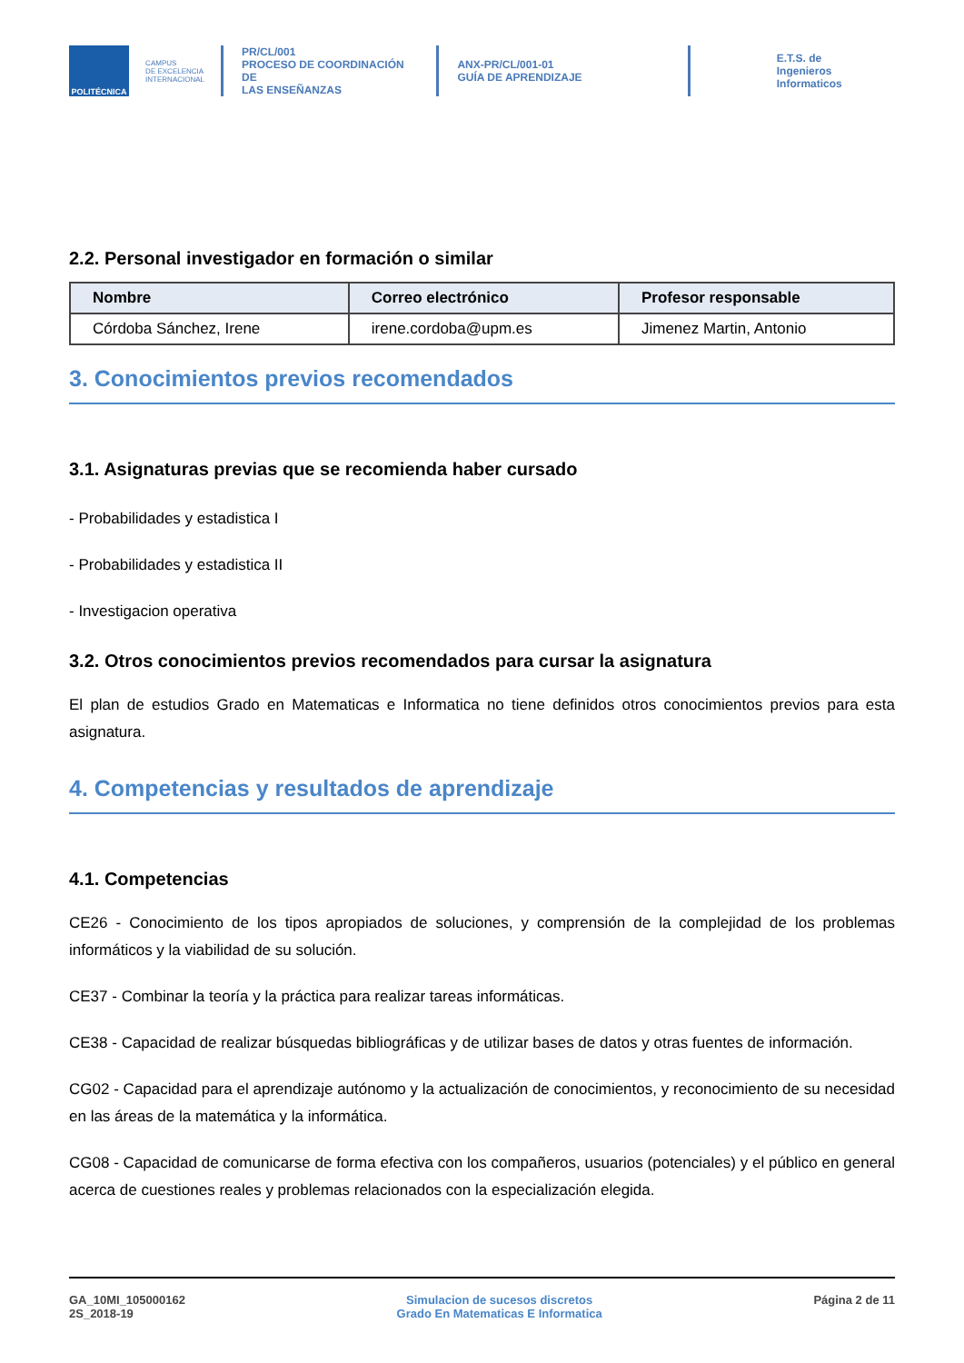POLITÉCNICA
CAMPUS
DE EXCELENCIA
INTERNACIONAL
PR/CL/001
PROCESO DE COORDINACIÓN DE
LAS ENSEÑANZAS
ANX-PR/CL/001-01
GUÍA DE APRENDIZAJE
E.T.S. de Ingenieros
Informaticos
2.2. Personal investigador en formación o similar
| Nombre | Correo electrónico | Profesor responsable |
| --- | --- | --- |
| Córdoba Sánchez, Irene | irene.cordoba@upm.es | Jimenez Martin, Antonio |
3. Conocimientos previos recomendados
3.1. Asignaturas previas que se recomienda haber cursado
- Probabilidades y estadistica I
- Probabilidades y estadistica II
- Investigacion operativa
3.2. Otros conocimientos previos recomendados para cursar la asignatura
El plan de estudios Grado en Matematicas e Informatica no tiene definidos otros conocimientos previos para esta asignatura.
4. Competencias y resultados de aprendizaje
4.1. Competencias
CE26 - Conocimiento de los tipos apropiados de soluciones, y comprensión de la complejidad de los problemas informáticos y la viabilidad de su solución.
CE37 - Combinar la teoría y la práctica para realizar tareas informáticas.
CE38 - Capacidad de realizar búsquedas bibliográficas y de utilizar bases de datos y otras fuentes de información.
CG02 - Capacidad para el aprendizaje autónomo y la actualización de conocimientos, y reconocimiento de su necesidad en las áreas de la matemática y la informática.
CG08 - Capacidad de comunicarse de forma efectiva con los compañeros, usuarios (potenciales) y el público en general acerca de cuestiones reales y problemas relacionados con la especialización elegida.
GA_10MI_105000162
2S_2018-19
Simulacion de sucesos discretos
Grado En Matematicas E Informatica
Página 2 de 11